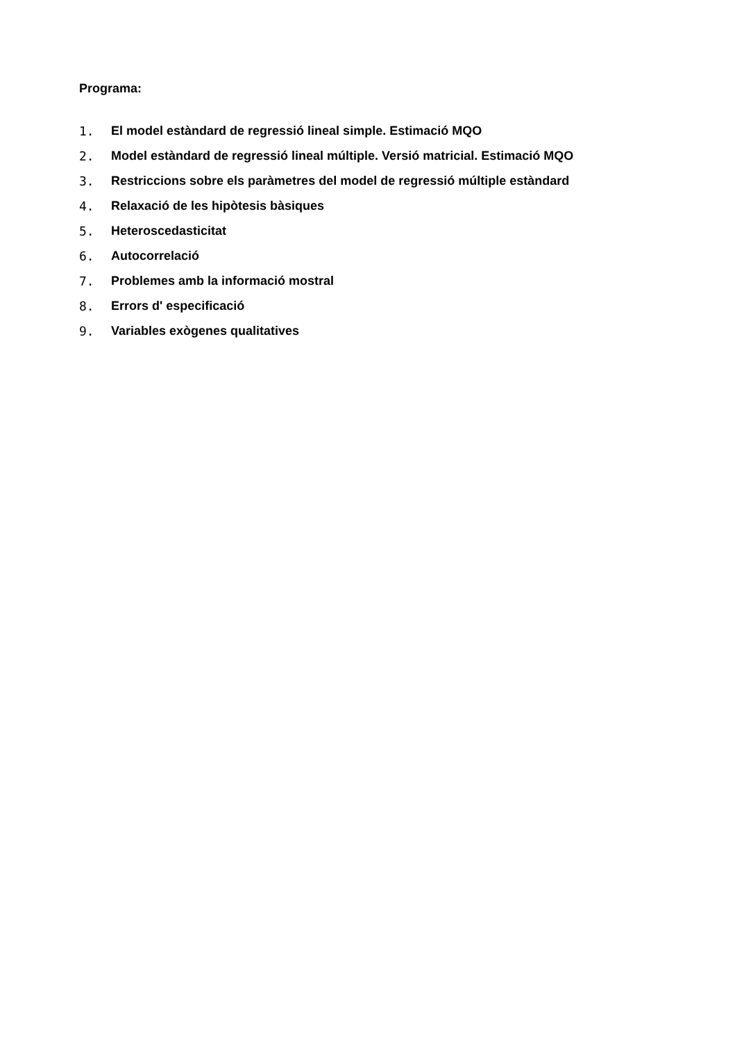Programa:
1. El model estàndard de regressió lineal simple. Estimació MQO
2. Model estàndard de regressió lineal múltiple. Versió matricial. Estimació MQO
3. Restriccions sobre els paràmetres del model de regressió múltiple estàndard
4. Relaxació de les hipòtesis bàsiques
5. Heteroscedasticitat
6. Autocorrelació
7. Problemes amb la informació mostral
8. Errors d' especificació
9. Variables exògenes qualitatives